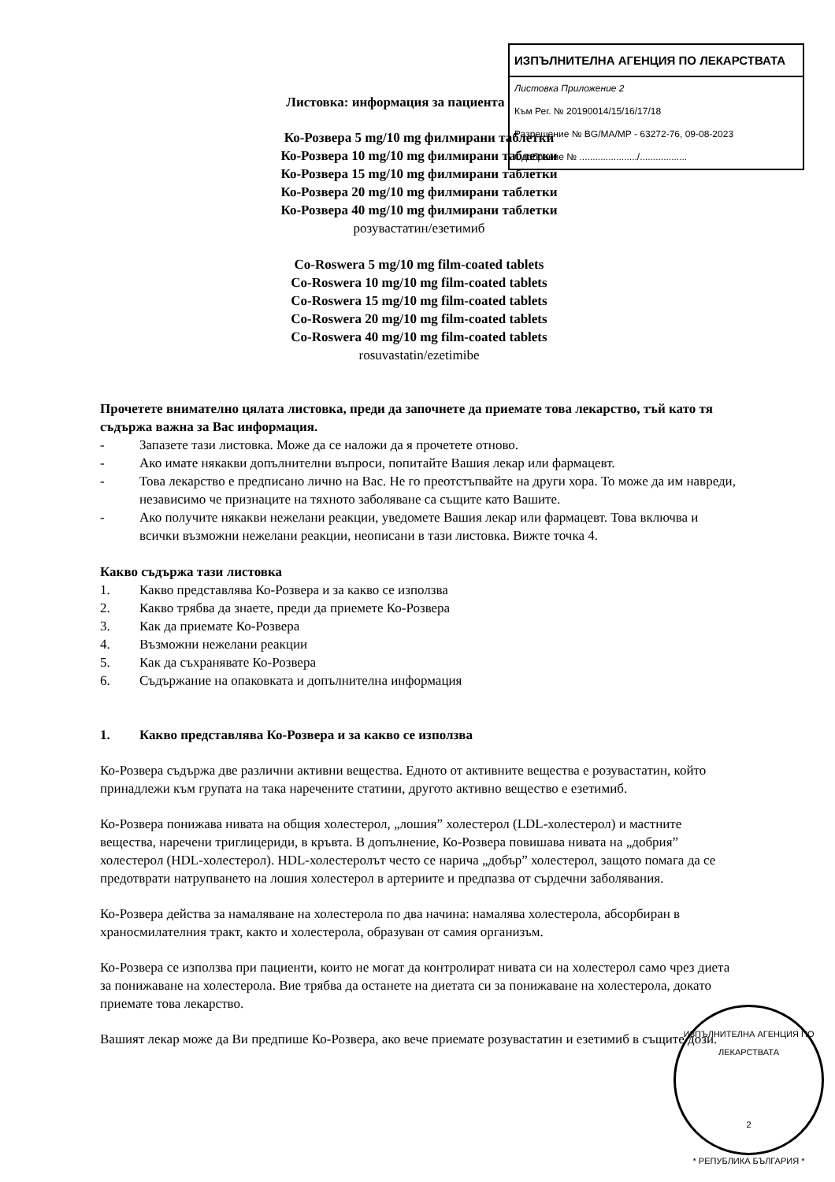ИЗПЪЛНИТЕЛНА АГЕНЦИЯ ПО ЛЕКАРСТВАТА
Листовка Приложение 2
Към Рег. № 20190014/15/16/17/18
Разрешение № BG/MA/MP - 63272-76, 09-08-2023
Одобрение № ....................../..................
Листовка: информация за пациента
Ко-Розвера 5 mg/10 mg филмирани таблетки
Ко-Розвера 10 mg/10 mg филмирани таблетки
Ко-Розвера 15 mg/10 mg филмирани таблетки
Ко-Розвера 20 mg/10 mg филмирани таблетки
Ко-Розвера 40 mg/10 mg филмирани таблетки
розувастатин/езетимиб
Co-Roswera 5 mg/10 mg film-coated tablets
Co-Roswera 10 mg/10 mg film-coated tablets
Co-Roswera 15 mg/10 mg film-coated tablets
Co-Roswera 20 mg/10 mg film-coated tablets
Co-Roswera 40 mg/10 mg film-coated tablets
rosuvastatin/ezetimibe
Прочетете внимателно цялата листовка, преди да започнете да приемате това лекарство, тъй като тя съдържа важна за Вас информация.
- Запазете тази листовка. Може да се наложи да я прочетете отново.
- Ако имате някакви допълнителни въпроси, попитайте Вашия лекар или фармацевт.
- Това лекарство е предписано лично на Вас. Не го преотстъпвайте на други хора. То може да им навреди, независимо че признаците на тяхното заболяване са същите като Вашите.
- Ако получите някакви нежелани реакции, уведомете Вашия лекар или фармацевт. Това включва и всички възможни нежелани реакции, неописани в тази листовка. Вижте точка 4.
Какво съдържа тази листовка
1. Какво представлява Ко-Розвера и за какво се използва
2. Какво трябва да знаете, преди да приемете Ко-Розвера
3. Как да приемате Ко-Розвера
4. Възможни нежелани реакции
5. Как да съхранявате Ко-Розвера
6. Съдържание на опаковката и допълнителна информация
1. Какво представлява Ко-Розвера и за какво се използва
Ко-Розвера съдържа две различни активни вещества. Едното от активните вещества е розувастатин, който принадлежи към групата на така наречените статини, другото активно вещество е езетимиб.
Ко-Розвера понижава нивата на общия холестерол, „лошия” холестерол (LDL-холестерол) и мастните вещества, наречени триглицериди, в кръвта. В допълнение, Ко-Розвера повишава нивата на „добрия” холестерол (HDL-холестерол). HDL-холестеролът често се нарича „добър” холестерол, защото помага да се предотврати натрупването на лошия холестерол в артериите и предпазва от сърдечни заболявания.
Ко-Розвера действа за намаляване на холестерола по два начина: намалява холестерола, абсорбиран в храносмилателния тракт, както и холестерола, образуван от самия организъм.
Ко-Розвера се използва при пациенти, които не могат да контролират нивата си на холестерол само чрез диета за понижаване на холестерола. Вие трябва да останете на диетата си за понижаване на холестерола, докато приемате това лекарство.
Вашият лекар може да Ви предпише Ко-Розвера, ако вече приемате розувастатин и езетимиб в същите дози.
ИЗПЪЛНИТЕЛНА АГЕНЦИЯ ПО ЛЕКАРСТВАТА
2
* РЕПУБЛИКА БЪЛГАРИЯ *